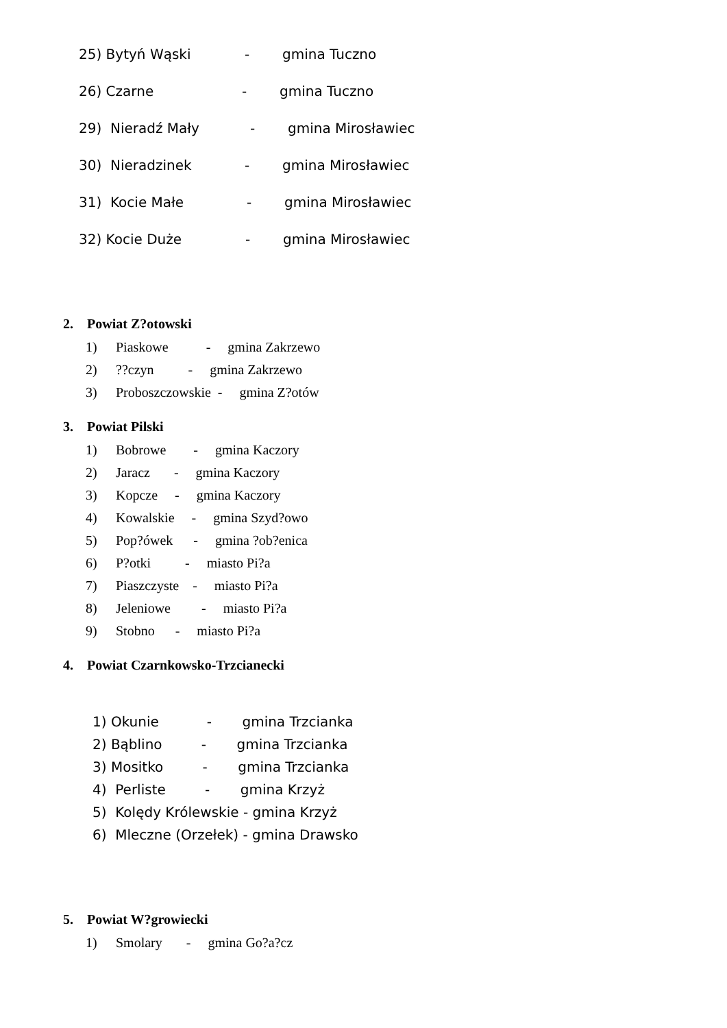25) Bytyń Wąski - gmina Tuczno
26) Czarne - gmina Tuczno
29) Nieradź Mały - gmina Mirosławiec
30) Nieradzinek - gmina Mirosławiec
31) Kocie Małe - gmina Mirosławiec
32) Kocie Duże - gmina Mirosławiec
2. Powiat Z?otowski
1) Piaskowe - gmina Zakrzewo
2)??czyn - gmina Zakrzewo
3) Proboszczowskie - gmina Z?otów
3. Powiat Pilski
1) Bobrowe - gmina Kaczory
2) Jaracz - gmina Kaczory
3) Kopcze - gmina Kaczory
4) Kowalskie - gmina Szyd?owo
5) Pop?ówek - gmina ?ob?enica
6) P?otki - miasto Pi?a
7) Piaszczyste - miasto Pi?a
8) Jeleniowe - miasto Pi?a
9) Stobno - miasto Pi?a
4. Powiat Czarnkowsko-Trzcianecki
1) Okunie - gmina Trzcianka
2) Bąblino - gmina Trzcianka
3) Mositko - gmina Trzcianka
4) Perliste - gmina Krzyż
5) Kolędy Królewskie - gmina Krzyż
6) Mleczne (Orzełek) - gmina Drawsko
5. Powiat W?growiecki
1) Smolary - gmina Go?a?cz